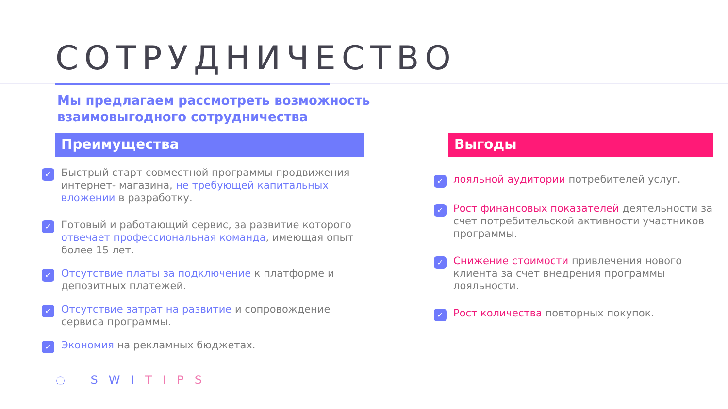СОТРУДНИЧЕСТВО
Мы предлагаем рассмотреть возможность
взаимовыгодного сотрудничества
Преимущества
✓
Быстрый старт совместной программы продвижения интернет- магазина, не требующей капитальных вложении в разработку.
✓
Готовый и работающий сервис, за развитие которого отвечает профессиональная команда, имеющая опыт более 15 лет.
✓
Отсутствие платы за подключение к платформе и депозитных платежей.
✓
Отсутствие затрат на развитие и сопровождение сервиса программы.
✓
Экономия на рекламных бюджетах.
Выгоды
✓
лояльной аудитории потребителей услуг.
✓
Рост финансовых показателей деятельности за счет потребительской активности участников программы.
✓
Снижение стоимости привлечения нового клиента за счет внедрения программы лояльности.
✓
Рост количества повторных покупок.
◌ SWITIPS